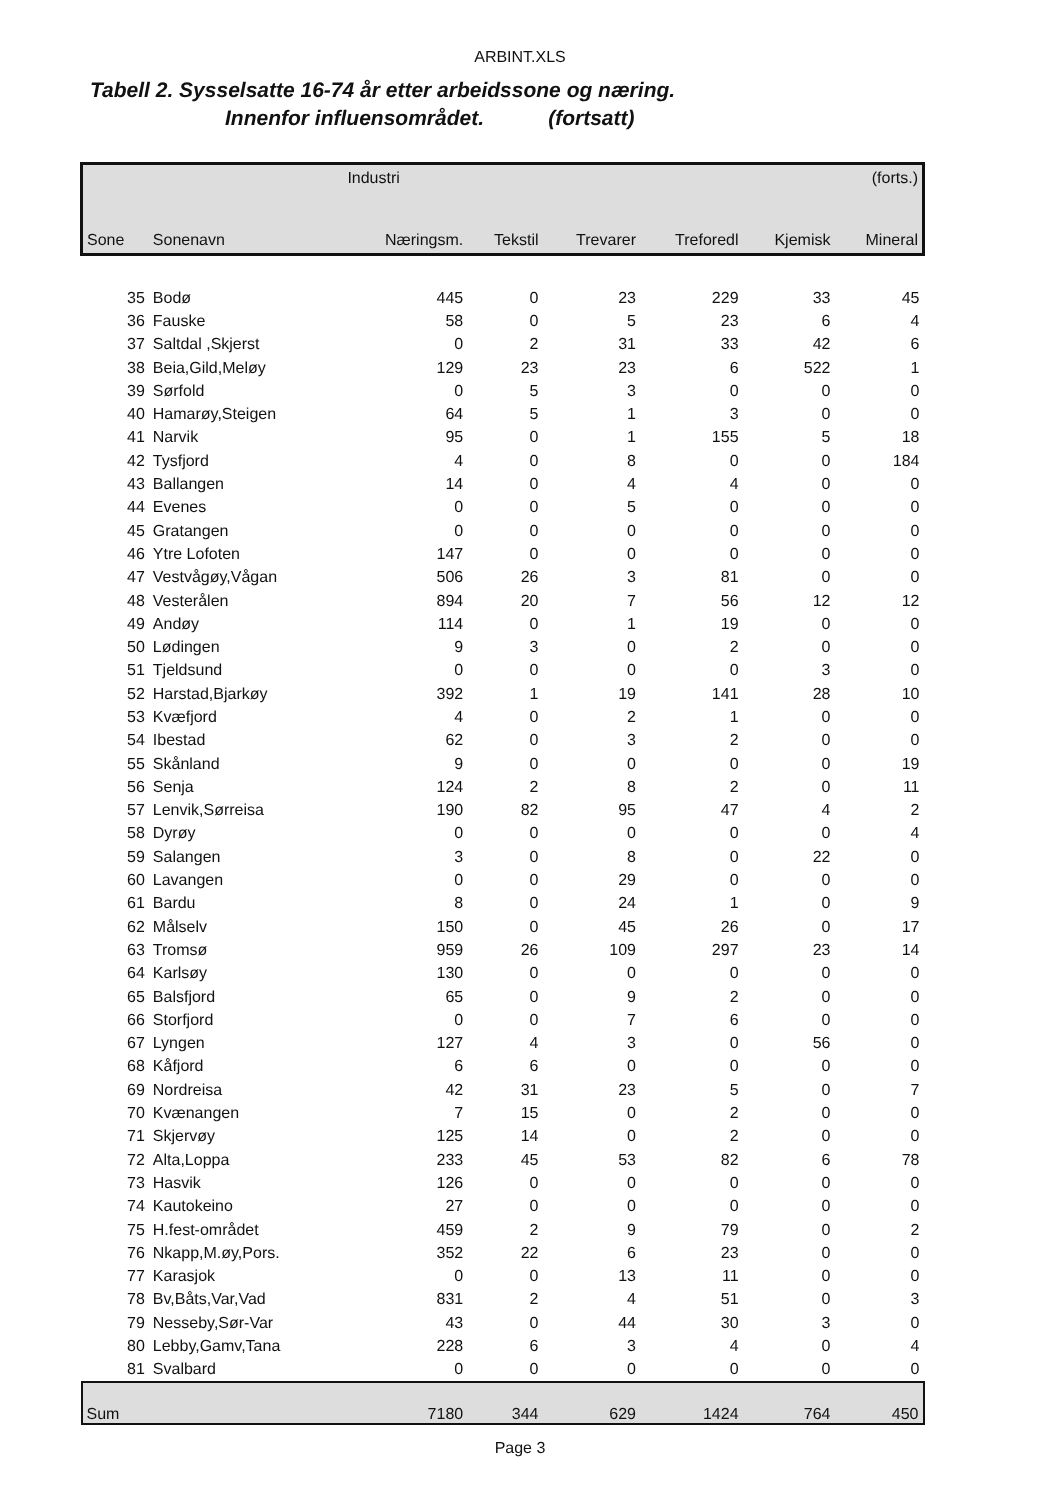ARBINT.XLS
Tabell 2. Sysselsatte 16-74 år etter arbeidssone og næring.
Innenfor influensområdet. (fortsatt)
| | | Industri | | | | | (forts.) |
| --- | --- | --- | --- | --- | --- | --- | --- |
| Sone | Sonenavn | Næringsm. | Tekstil | Trevarer | Treforedl | Kjemisk | Mineral |
| 35 | Bodø | 445 | 0 | 23 | 229 | 33 | 45 |
| 36 | Fauske | 58 | 0 | 5 | 23 | 6 | 4 |
| 37 | Saltdal ,Skjerst | 0 | 2 | 31 | 33 | 42 | 6 |
| 38 | Beia,Gild,Meløy | 129 | 23 | 23 | 6 | 522 | 1 |
| 39 | Sørfold | 0 | 5 | 3 | 0 | 0 | 0 |
| 40 | Hamarøy,Steigen | 64 | 5 | 1 | 3 | 0 | 0 |
| 41 | Narvik | 95 | 0 | 1 | 155 | 5 | 18 |
| 42 | Tysfjord | 4 | 0 | 8 | 0 | 0 | 184 |
| 43 | Ballangen | 14 | 0 | 4 | 4 | 0 | 0 |
| 44 | Evenes | 0 | 0 | 5 | 0 | 0 | 0 |
| 45 | Gratangen | 0 | 0 | 0 | 0 | 0 | 0 |
| 46 | Ytre Lofoten | 147 | 0 | 0 | 0 | 0 | 0 |
| 47 | Vestvågøy,Vågan | 506 | 26 | 3 | 81 | 0 | 0 |
| 48 | Vesterålen | 894 | 20 | 7 | 56 | 12 | 12 |
| 49 | Andøy | 114 | 0 | 1 | 19 | 0 | 0 |
| 50 | Lødingen | 9 | 3 | 0 | 2 | 0 | 0 |
| 51 | Tjeldsund | 0 | 0 | 0 | 0 | 3 | 0 |
| 52 | Harstad,Bjarkøy | 392 | 1 | 19 | 141 | 28 | 10 |
| 53 | Kvæfjord | 4 | 0 | 2 | 1 | 0 | 0 |
| 54 | Ibestad | 62 | 0 | 3 | 2 | 0 | 0 |
| 55 | Skånland | 9 | 0 | 0 | 0 | 0 | 19 |
| 56 | Senja | 124 | 2 | 8 | 2 | 0 | 11 |
| 57 | Lenvik,Sørreisa | 190 | 82 | 95 | 47 | 4 | 2 |
| 58 | Dyrøy | 0 | 0 | 0 | 0 | 0 | 4 |
| 59 | Salangen | 3 | 0 | 8 | 0 | 22 | 0 |
| 60 | Lavangen | 0 | 0 | 29 | 0 | 0 | 0 |
| 61 | Bardu | 8 | 0 | 24 | 1 | 0 | 9 |
| 62 | Målselv | 150 | 0 | 45 | 26 | 0 | 17 |
| 63 | Tromsø | 959 | 26 | 109 | 297 | 23 | 14 |
| 64 | Karlsøy | 130 | 0 | 0 | 0 | 0 | 0 |
| 65 | Balsfjord | 65 | 0 | 9 | 2 | 0 | 0 |
| 66 | Storfjord | 0 | 0 | 7 | 6 | 0 | 0 |
| 67 | Lyngen | 127 | 4 | 3 | 0 | 56 | 0 |
| 68 | Kåfjord | 6 | 6 | 0 | 0 | 0 | 0 |
| 69 | Nordreisa | 42 | 31 | 23 | 5 | 0 | 7 |
| 70 | Kvænangen | 7 | 15 | 0 | 2 | 0 | 0 |
| 71 | Skjervøy | 125 | 14 | 0 | 2 | 0 | 0 |
| 72 | Alta,Loppa | 233 | 45 | 53 | 82 | 6 | 78 |
| 73 | Hasvik | 126 | 0 | 0 | 0 | 0 | 0 |
| 74 | Kautokeino | 27 | 0 | 0 | 0 | 0 | 0 |
| 75 | H.fest-området | 459 | 2 | 9 | 79 | 0 | 2 |
| 76 | Nkapp,M.øy,Pors. | 352 | 22 | 6 | 23 | 0 | 0 |
| 77 | Karasjok | 0 | 0 | 13 | 11 | 0 | 0 |
| 78 | Bv,Båts,Var,Vad | 831 | 2 | 4 | 51 | 0 | 3 |
| 79 | Nesseby,Sør-Var | 43 | 0 | 44 | 30 | 3 | 0 |
| 80 | Lebby,Gamv,Tana | 228 | 6 | 3 | 4 | 0 | 4 |
| 81 | Svalbard | 0 | 0 | 0 | 0 | 0 | 0 |
| Sum | | 7180 | 344 | 629 | 1424 | 764 | 450 |
Page 3